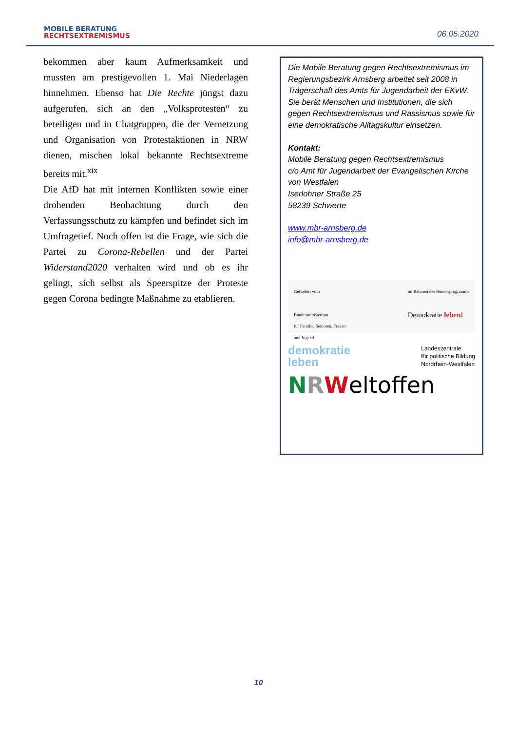MOBILE BERATUNG
RECHTSEXTREMISMUS
06.05.2020
bekommen aber kaum Aufmerksamkeit und mussten am prestigevollen 1. Mai Niederlagen hinnehmen. Ebenso hat Die Rechte jüngst dazu aufgerufen, sich an den „Volksprotesten“ zu beteiligen und in Chatgruppen, die der Vernetzung und Organisation von Protestaktionen in NRW dienen, mischen lokal bekannte Rechtsextreme bereits mit.<sup>xix</sup>
Die AfD hat mit internen Konflikten sowie einer drohenden Beobachtung durch den Verfassungsschutz zu kämpfen und befindet sich im Umfragetief. Noch offen ist die Frage, wie sich die Partei zu Corona-Rebellen und der Partei Widerstand2020 verhalten wird und ob es ihr gelingt, sich selbst als Speerspitze der Proteste gegen Corona bedingte Maßnahme zu etablieren.
Die Mobile Beratung gegen Rechtsextremismus im Regierungsbezirk Arnsberg arbeitet seit 2008 in Trägerschaft des Amts für Jugendarbeit der EKvW.
Sie berät Menschen und Institutionen, die sich gegen Rechtsextremismus und Rassismus sowie für eine demokratische Alltagskultur einsetzen.
Kontakt:
Mobile Beratung gegen Rechtsextremismus
c/o Amt für Jugendarbeit der Evangelischen Kirche von Westfalen
Iserlohner Straße 25
58239 Schwerte
www.mbr-arnsberg.de
info@mbr-arnsberg.de
Gefördert vom
Bundesministerium
für Familie, Senioren, Frauen
und Jugend
im Rahmen des Bundesprogramms
Demokratie leben!
demokratie
leben
Landeszentrale
für politische Bildung
Nordrhein-Westfalen
NRWeltoffen
10